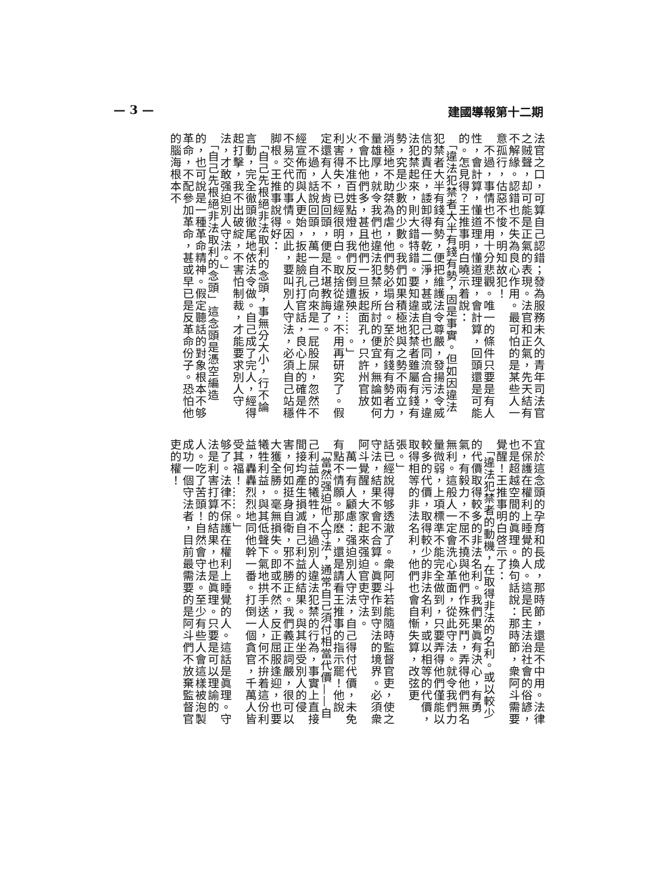— 3 — 建國導報第十二期
法官之口，可算自己認錯；發為服務未久的青年司法官之贼聲，却可能是正氣的表現。法官和正氣，先天結有不解緣。認錯也不失為良心作用。最可怕的是某些人一意孤行，估惡不悛，明知故犯！
　不過，事情也不用十分悲觀。唯一的條件只要是有人性，會計算，懂道理，懂道理，會計算，回頭還是可能的。怎見得？王推事明白曉示着說：
　「違法犯禁者大半有錢有勢，固是事實。但如因違法犯禁者大半有錢有勢，便把維護法令尊嚴，發揚法令威信的責任，諉卸得一乾二淨，甚或自己也同流合污，違法犯禁起來，則大錯特錯。要知違法犯禁者雖屬有錢有勢，究是少數的少數。我們如果積極地與之勢不兩立，消極地不助桀為虐，他們勢必塌台。至於有錢有勢者力量雄厚，就令我們也違法犯禁，所討的便宜，無論如何不會比他們多，甚且他們一旦扳起面孔，只許州官放火，不准百姓點燈，我們反倒遭殃……。」
利害得失，已經很明白。取捨從違，不用再研究了。假定還有人不肯回頭，便是不堪教誨了。
　不過，話說回頭，萬一自己向來是一屁股屎，忽然不經宣佈而與人更始，扳起臉孔打官話，良心上的確是件不易交代的事情。因此，要叫別人守法，必須自己站穩脚根。王推事說得好：
　「自己先根絕非法取利的念頭，事無分大小，行不論言動，完全徹頭徹尾地依法令做。自己成了完人，經得起打擊，我不出破綻，不害怕制裁，才能要求別人守法，才敢强迫別人守法。」
　「自己先根絕非法取利的念頭」這念頭是憑空編造的，也可說是一種革命精神。假定聽話的對象根本不够革命，不配參加革命，甚或早已是反革命份子。恐怕他的腦海根本不
宜於這念頭的孕育和長成，那時節，還是不中用。法律不保護在權利上睡覺的人。這是民主法治社會的俗諺，也是超越空間的眞理。換句話說：那時節，衆阿斗需要覺醒！王推事明白啓示了：
　「違法犯禁者的動機，在取得非法的名利。或以較少的代價取得較多的非法名利。我們果眞有決心，有勇氣，有毅力，不屈不撓與他們作殊死鬥，弄得他們無名無利。這般人一定會洗心革面，從此守法。就令我們力量微弱，上項標準不能完全做到，只要弄得他們僅能以較多的代價，取得較少的非法名利，或以相等的代價，取得相等的非法名利，他們也會自慚失算，改弦更張。」
話已經說得够透澈了。衆阿斗若能隨時監督官吏，使之守法，結果不會不合算。眞要作到守法的境界。必須衆阿斗覺醒，大家起來强迫官吏守法。
　萬一有人顧慮：强迫別人守法，自己得付代價，未免有點不情願。那麽，還是請看王推事的指示罷！他說
　「當然强迫他人守法，通常自己須付相當代價——自己利益的犧牲，不過別人違法犯禁的行為，事實上直接間接均產生損滅自己利益的結果。與其坐受別人的侵害，何如挺身自衛，邪不勝正。我們義正詞嚴，很可以大獲全勝。毫無損失。即或不然，反正屈服逢迎，也要犧牲利益，與其低聲下氣地拱手送人，何不拚着這份利益，轟轟烈烈地同他幹一番。打倒一個貪官，千萬人皆受其福！……。」
够了。法律不保護在權利上睡覺的人。這話是眞理。守法是利害打算的結果，也是眞理。只要是可以理諭的人。吃了苦頭！自然會守法。至少有些人會這樣被泡製成功一個守法者，目前最需要的是阿斗們不放棄監督官吏的權！